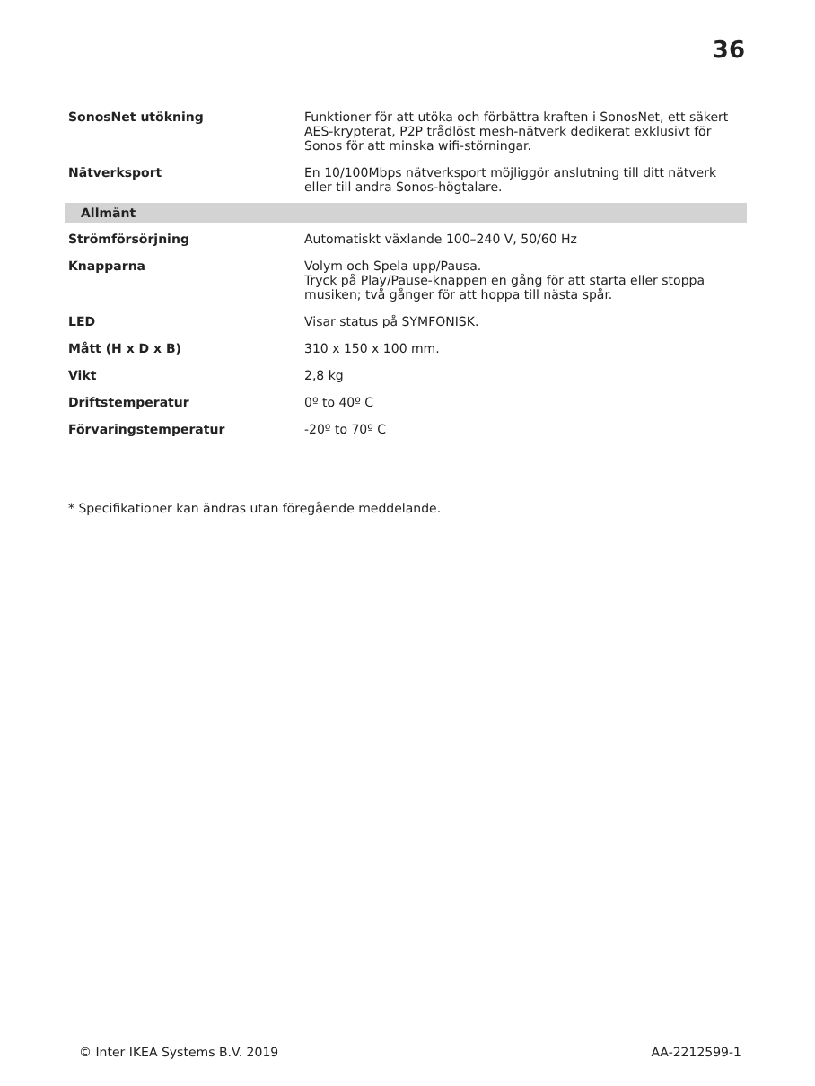36
| SonosNet utökning | Funktioner för att utöka och förbättra kraften i SonosNet, ett säkert AES-krypterat, P2P trådlöst mesh-nätverk dedikerat exklusivt för Sonos för att minska wifi-störningar. |
| Nätverksport | En 10/100Mbps nätverksport möjliggör anslutning till ditt nätverk eller till andra Sonos-högtalare. |
| Allmänt | |
| Strömförsörjning | Automatiskt växlande 100–240 V, 50/60 Hz |
| Knapparna | Volym och Spela upp/Pausa. Tryck på Play/Pause-knappen en gång för att starta eller stoppa musiken; två gånger för att hoppa till nästa spår. |
| LED | Visar status på SYMFONISK. |
| Mått (H x D x B) | 310 x 150 x 100 mm. |
| Vikt | 2,8 kg |
| Driftstemperatur | 0º to 40º C |
| Förvaringstemperatur | -20º to 70º C |
* Specifikationer kan ändras utan föregående meddelande.
© Inter IKEA Systems B.V. 2019 AA-2212599-1